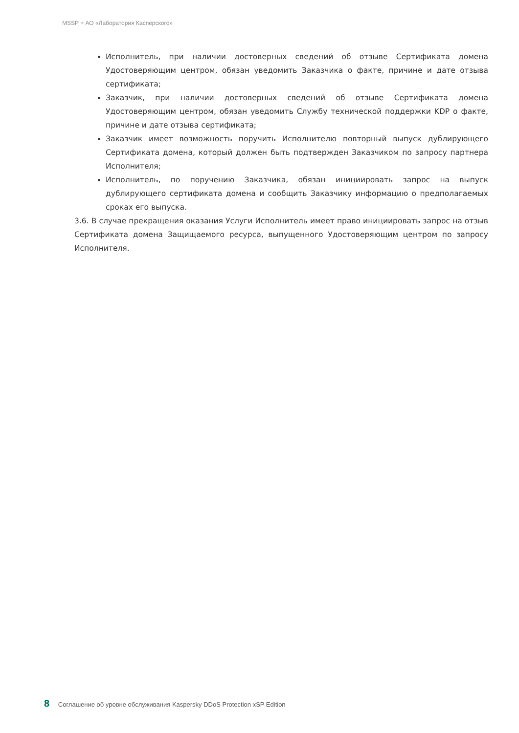MSSP + АО «Лаборатория Касперского»
Исполнитель, при наличии достоверных сведений об отзыве Сертификата домена Удостоверяющим центром, обязан уведомить Заказчика о факте, причине и дате отзыва сертификата;
Заказчик, при наличии достоверных сведений об отзыве Сертификата домена Удостоверяющим центром, обязан уведомить Службу технической поддержки KDP о факте, причине и дате отзыва сертификата;
Заказчик имеет возможность поручить Исполнителю повторный выпуск дублирующего Сертификата домена, который должен быть подтвержден Заказчиком по запросу партнера Исполнителя;
Исполнитель, по поручению Заказчика, обязан инициировать запрос на выпуск дублирующего сертификата домена и сообщить Заказчику информацию о предполагаемых сроках его выпуска.
3.6. В случае прекращения оказания Услуги Исполнитель имеет право инициировать запрос на отзыв Сертификата домена Защищаемого ресурса, выпущенного Удостоверяющим центром по запросу Исполнителя.
8 Соглашение об уровне обслуживания Kaspersky DDoS Protection xSP Edition